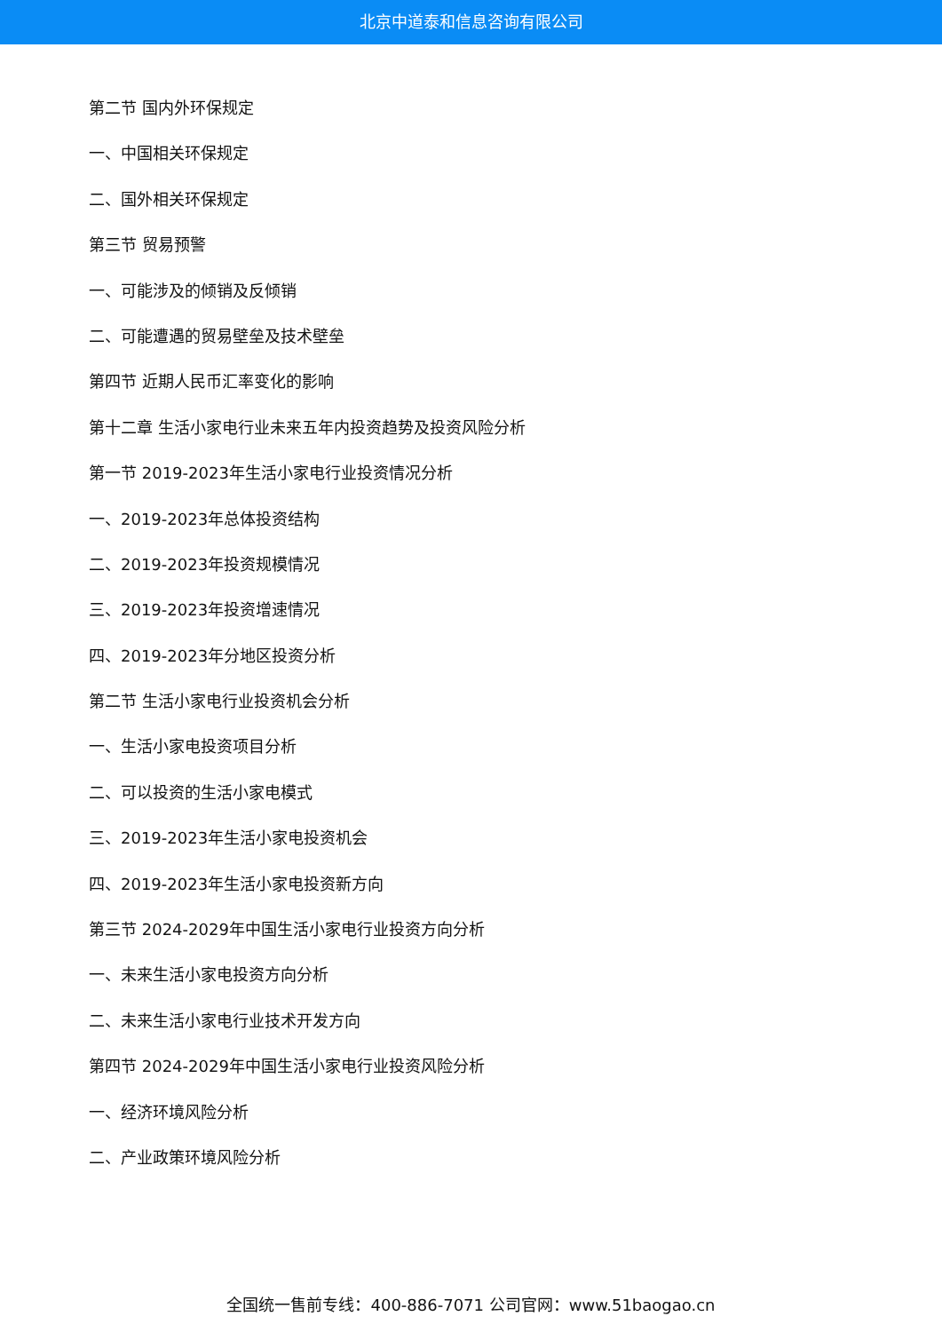北京中道泰和信息咨询有限公司
第二节 国内外环保规定
一、中国相关环保规定
二、国外相关环保规定
第三节 贸易预警
一、可能涉及的倾销及反倾销
二、可能遭遇的贸易壁垒及技术壁垒
第四节 近期人民币汇率变化的影响
第十二章 生活小家电行业未来五年内投资趋势及投资风险分析
第一节 2019-2023年生活小家电行业投资情况分析
一、2019-2023年总体投资结构
二、2019-2023年投资规模情况
三、2019-2023年投资增速情况
四、2019-2023年分地区投资分析
第二节 生活小家电行业投资机会分析
一、生活小家电投资项目分析
二、可以投资的生活小家电模式
三、2019-2023年生活小家电投资机会
四、2019-2023年生活小家电投资新方向
第三节 2024-2029年中国生活小家电行业投资方向分析
一、未来生活小家电投资方向分析
二、未来生活小家电行业技术开发方向
第四节 2024-2029年中国生活小家电行业投资风险分析
一、经济环境风险分析
二、产业政策环境风险分析
全国统一售前专线：400-886-7071 公司官网：www.51baogao.cn